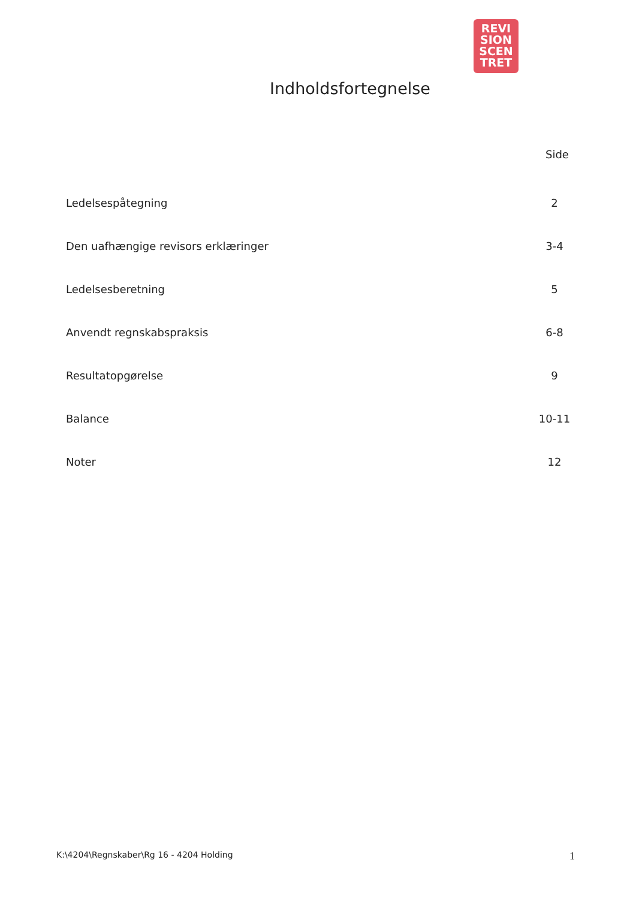REVI
SION
SCEN
TRET
Indholdsfortegnelse
Side
Ledelsespåtegning 2
Den uafhængige revisors erklæringer 3-4
Ledelsesberetning 5
Anvendt regnskabspraksis 6-8
Resultatopgørelse 9
Balance 10-11
Noter 12
K:\4204\Regnskaber\Rg 16 - 4204 Holding 1